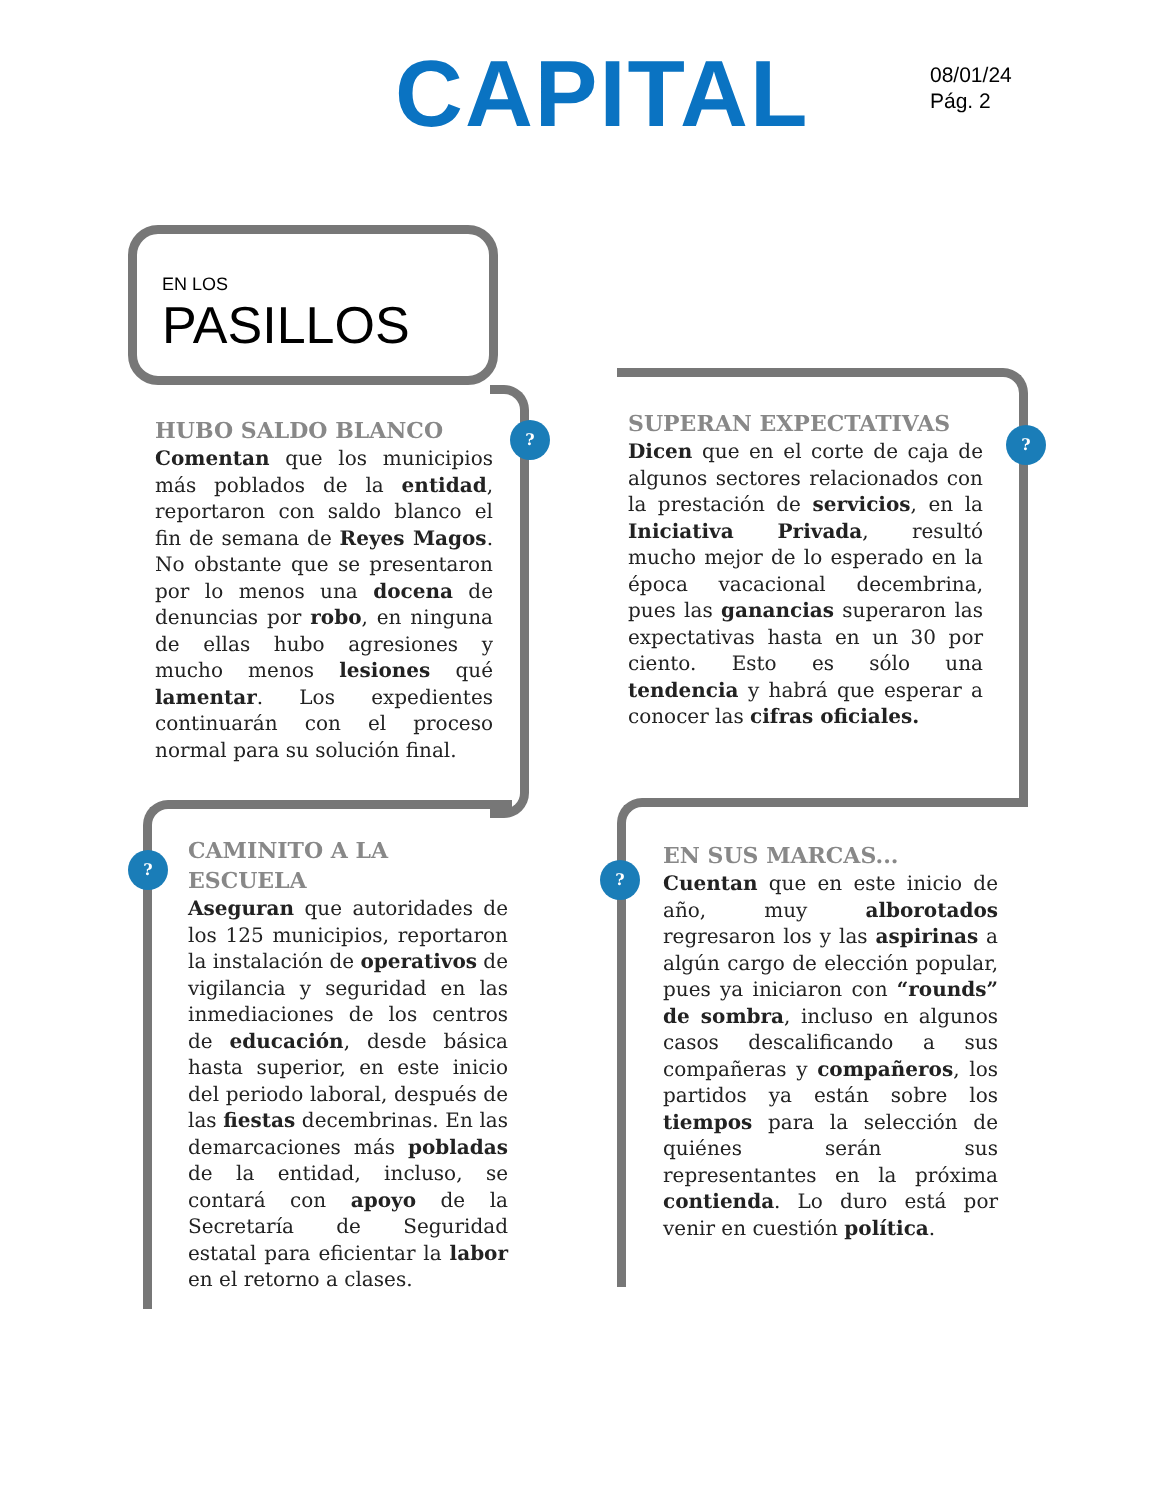CAPITAL
08/01/24
Pág. 2
EN LOS
PASILLOS
? ?
?
?
HUBO SALDO BLANCO
Comentan que los municipios más poblados de la entidad, reportaron con saldo blanco el fin de semana de Reyes Magos. No obstante que se presentaron por lo menos una docena de denuncias por robo, en ninguna de ellas hubo agresiones y mucho menos lesiones qué lamentar. Los expedientes continuarán con el proceso normal para su solución final.
SUPERAN EXPECTATIVAS
Dicen que en el corte de caja de algunos sectores relacionados con la prestación de servicios, en la Iniciativa Privada, resultó mucho mejor de lo esperado en la época vacacional decembrina, pues las ganancias superaron las expectativas hasta en un 30 por ciento. Esto es sólo una tendencia y habrá que esperar a conocer las cifras oficiales.
CAMINITO A LA
ESCUELA
Aseguran que autoridades de los 125 municipios, reportaron la instalación de operativos de vigilancia y seguridad en las inmediaciones de los centros de educación, desde básica hasta superior, en este inicio del periodo laboral, después de las fiestas decembrinas. En las demarcaciones más pobladas de la entidad, incluso, se contará con apoyo de la Secretaría de Seguridad estatal para eficientar la labor en el retorno a clases.
EN SUS MARCAS...
Cuentan que en este inicio de año, muy alborotados regresaron los y las aspirinas a algún cargo de elección popular, pues ya iniciaron con “rounds” de sombra, incluso en algunos casos descalificando a sus compañeras y compañeros, los partidos ya están sobre los tiempos para la selección de quiénes serán sus representantes en la próxima contienda. Lo duro está por venir en cuestión política.